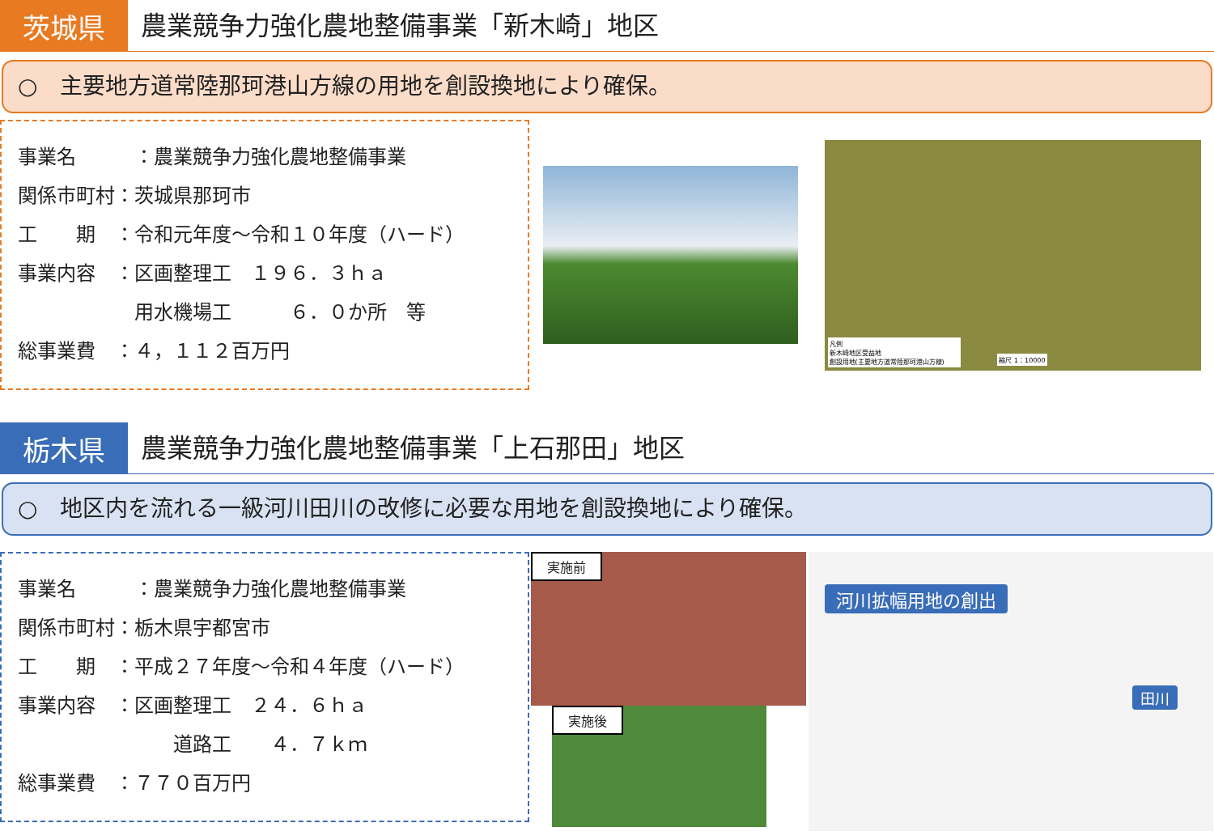茨城県
農業競争力強化農地整備事業「新木崎」地区
○　主要地方道常陸那珂港山方線の用地を創設換地により確保。
事業名　　　：農業競争力強化農地整備事業
関係市町村：茨城県那珂市
工　　期　：令和元年度～令和１０年度（ハード）
事業内容　：区画整理工　１９６．３ｈａ
　　　　　　用水機場工　　　６．０か所　等
総事業費　：４，１１２百万円
凡例
新木崎地区受益地
創設用地(主要地方道常陸那珂港山方線)
縮尺 1：10000
栃木県
農業競争力強化農地整備事業「上石那田」地区
○　地区内を流れる一級河川田川の改修に必要な用地を創設換地により確保。
事業名　　　：農業競争力強化農地整備事業
関係市町村：栃木県宇都宮市
工　　期　：平成２７年度～令和４年度（ハード）
事業内容　：区画整理工　２４．６ｈａ
　　　　　　　　道路工　　４．７ｋｍ
総事業費　：７７０百万円
実施前
実施後
河川拡幅用地の創出
田川